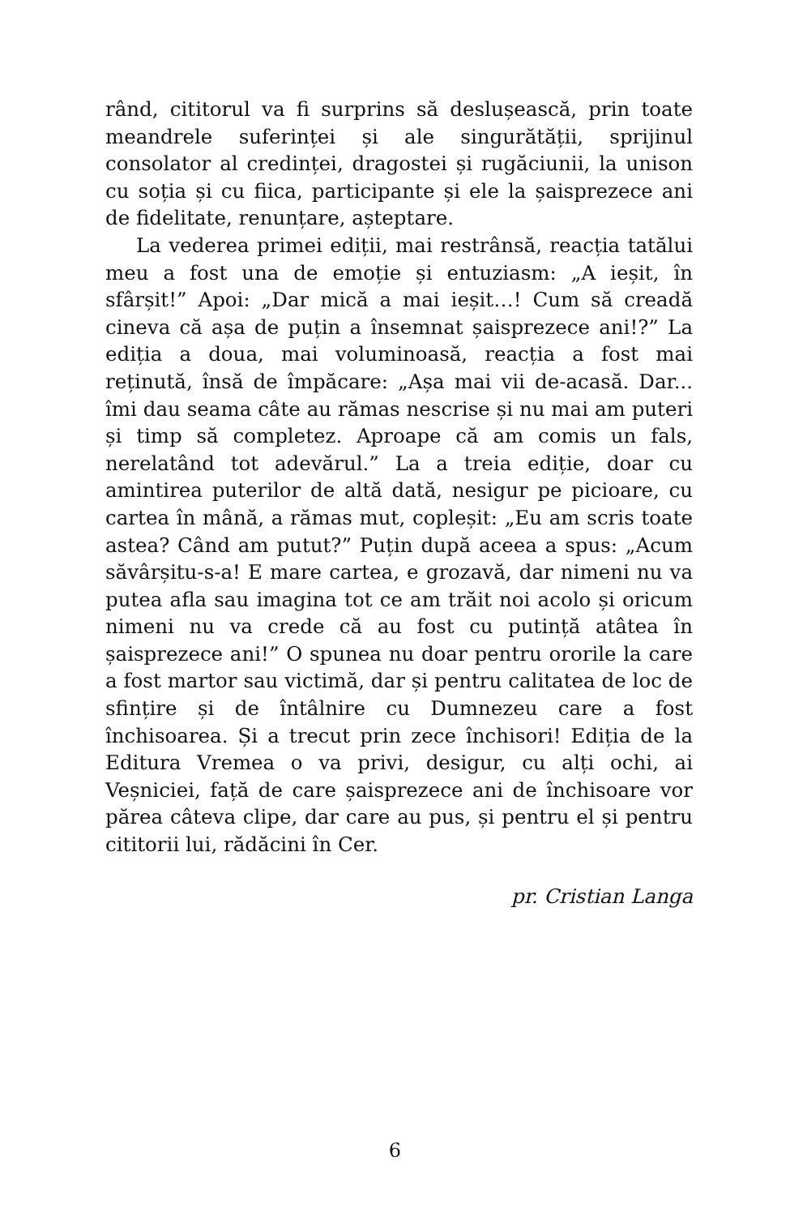rând, cititorul va fi surprins să deslușească, prin toate meandrele suferinței și ale singurătății, sprijinul consolator al credinței, dragostei și rugăciunii, la unison cu soția și cu fiica, participante și ele la șaisprezece ani de fidelitate, renunțare, așteptare.
La vederea primei ediții, mai restrânsă, reacția tatălui meu a fost una de emoție și entuziasm: „A ieșit, în sfârșit!” Apoi: „Dar mică a mai ieșit…! Cum să creadă cineva că așa de puțin a însemnat șaisprezece ani!?” La ediția a doua, mai voluminoasă, reacția a fost mai reținută, însă de împăcare: „Așa mai vii de-acasă. Dar... îmi dau seama câte au rămas nescrise și nu mai am puteri și timp să completez. Aproape că am comis un fals, nerelatând tot adevărul.” La a treia ediție, doar cu amintirea puterilor de altă dată, nesigur pe picioare, cu cartea în mână, a rămas mut, copleșit: „Eu am scris toate astea? Când am putut?” Puțin după aceea a spus: „Acum săvârșitu-s-a! E mare cartea, e grozavă, dar nimeni nu va putea afla sau imagina tot ce am trăit noi acolo și oricum nimeni nu va crede că au fost cu putință atâtea în șaisprezece ani!” O spunea nu doar pentru ororile la care a fost martor sau victimă, dar și pentru calitatea de loc de sfințire și de întâlnire cu Dumnezeu care a fost închisoarea. Și a trecut prin zece închisori! Ediția de la Editura Vremea o va privi, desigur, cu alți ochi, ai Veșniciei, față de care șaisprezece ani de închisoare vor părea câteva clipe, dar care au pus, și pentru el și pentru cititorii lui, rădăcini în Cer.
pr. Cristian Langa
6